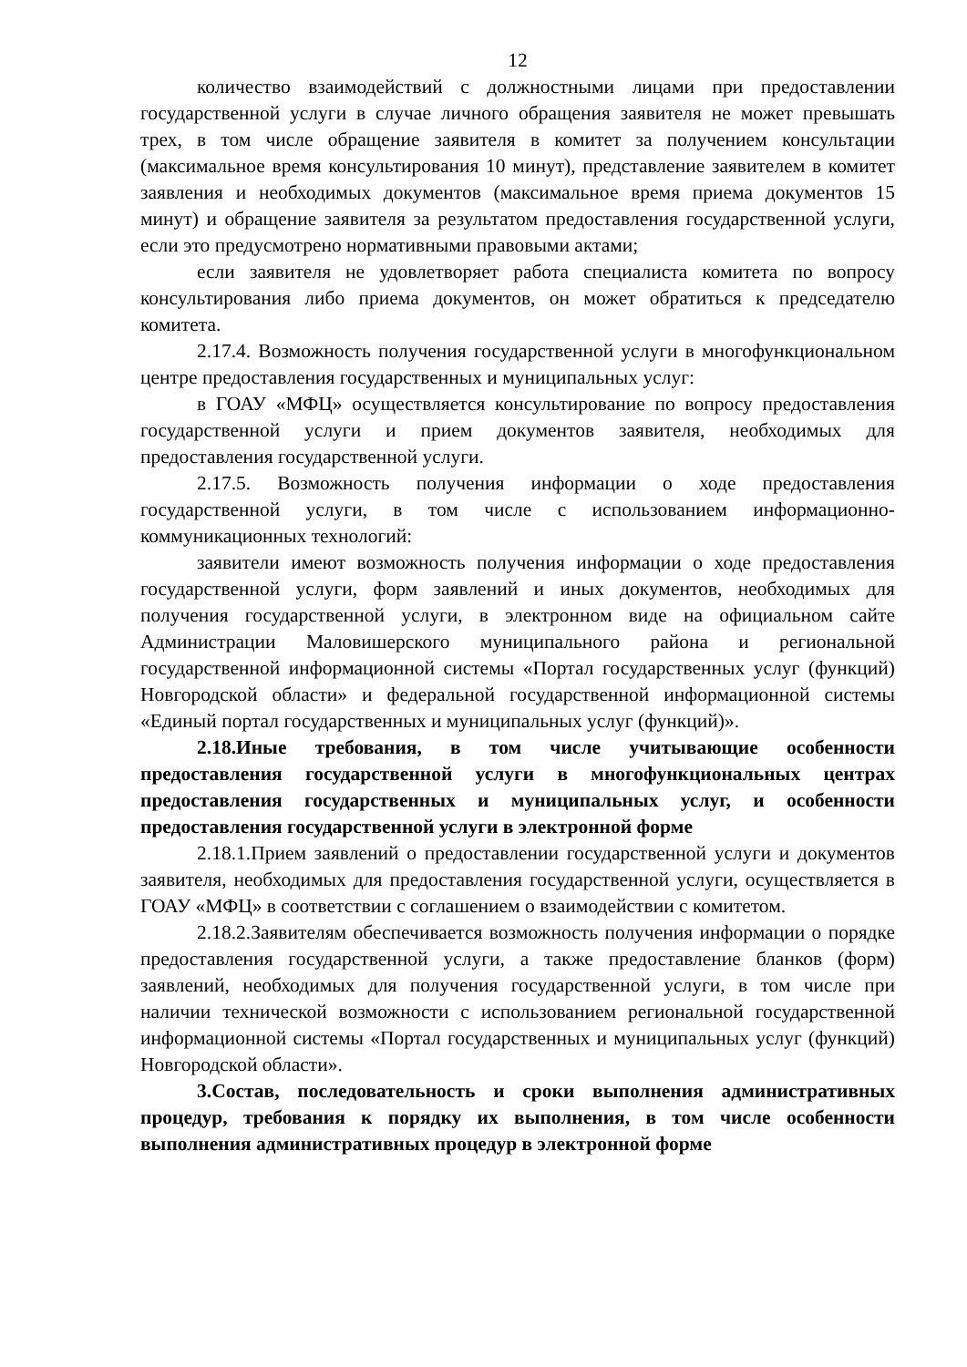12
количество взаимодействий с должностными лицами при предоставлении государственной услуги в случае личного обращения заявителя не может превышать трех, в том числе обращение заявителя в комитет за получением консультации (максимальное время консультирования 10 минут), представление заявителем в комитет заявления и необходимых документов (максимальное время приема документов 15 минут) и обращение заявителя за результатом предоставления государственной услуги, если это предусмотрено нормативными правовыми актами;
если заявителя не удовлетворяет работа специалиста комитета по вопросу консультирования либо приема документов, он может обратиться к председателю комитета.
2.17.4. Возможность получения государственной услуги в многофункциональном центре предоставления государственных и муниципальных услуг:
в ГОАУ «МФЦ» осуществляется консультирование по вопросу предоставления государственной услуги и прием документов заявителя, необходимых для предоставления государственной услуги.
2.17.5. Возможность получения информации о ходе предоставления государственной услуги, в том числе с использованием информационно-коммуникационных технологий:
заявители имеют возможность получения информации о ходе предоставления государственной услуги, форм заявлений и иных документов, необходимых для получения государственной услуги, в электронном виде на официальном сайте Администрации Маловишерского муниципального района и региональной государственной информационной системы «Портал государственных услуг (функций) Новгородской области» и федеральной государственной информационной системы «Единый портал государственных и муниципальных услуг (функций)».
2.18.Иные требования, в том числе учитывающие особенности предоставления государственной услуги в многофункциональных центрах предоставления государственных и муниципальных услуг, и особенности предоставления государственной услуги в электронной форме
2.18.1.Прием заявлений о предоставлении государственной услуги и документов заявителя, необходимых для предоставления государственной услуги, осуществляется в ГОАУ «МФЦ» в соответствии с соглашением о взаимодействии с комитетом.
2.18.2.Заявителям обеспечивается возможность получения информации о порядке предоставления государственной услуги, а также предоставление бланков (форм) заявлений, необходимых для получения государственной услуги, в том числе при наличии технической возможности с использованием региональной государственной информационной системы «Портал государственных и муниципальных услуг (функций) Новгородской области».
3.Состав, последовательность и сроки выполнения административных процедур, требования к порядку их выполнения, в том числе особенности выполнения административных процедур в электронной форме